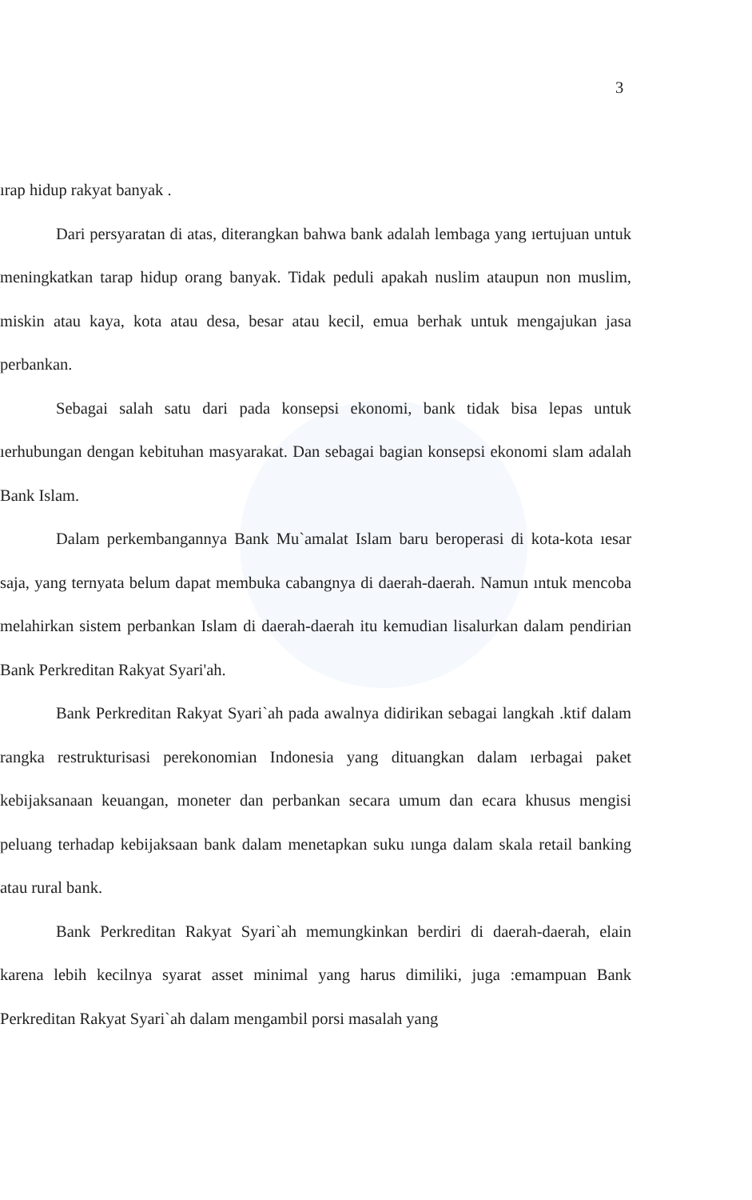3
ırap hidup rakyat banyak .
Dari persyaratan di atas, diterangkan bahwa bank adalah lembaga yang ıertujuan untuk meningkatkan tarap hidup orang banyak. Tidak peduli apakah nuslim ataupun non muslim, miskin atau kaya, kota atau desa, besar atau kecil, emua berhak untuk mengajukan jasa perbankan.
Sebagai salah satu dari pada konsepsi ekonomi, bank tidak bisa lepas untuk ıerhubungan dengan kebituhan masyarakat. Dan sebagai bagian konsepsi ekonomi slam adalah Bank Islam.
Dalam perkembangannya Bank Mu`amalat Islam baru beroperasi di kota-kota ıesar saja, yang ternyata belum dapat membuka cabangnya di daerah-daerah. Namun ıntuk mencoba melahirkan sistem perbankan Islam di daerah-daerah itu kemudian lisalurkan dalam pendirian Bank Perkreditan Rakyat Syari'ah.
Bank Perkreditan Rakyat Syari`ah pada awalnya didirikan sebagai langkah .ktif dalam rangka restrukturisasi perekonomian Indonesia yang dituangkan dalam ıerbagai paket kebijaksanaan keuangan, moneter dan perbankan secara umum dan ecara khusus mengisi peluang terhadap kebijaksaan bank dalam menetapkan suku ıunga dalam skala retail banking atau rural bank.
Bank Perkreditan Rakyat Syari`ah memungkinkan berdiri di daerah-daerah, elain karena lebih kecilnya syarat asset minimal yang harus dimiliki, juga :emampuan Bank Perkreditan Rakyat Syari`ah dalam mengambil porsi masalah yang